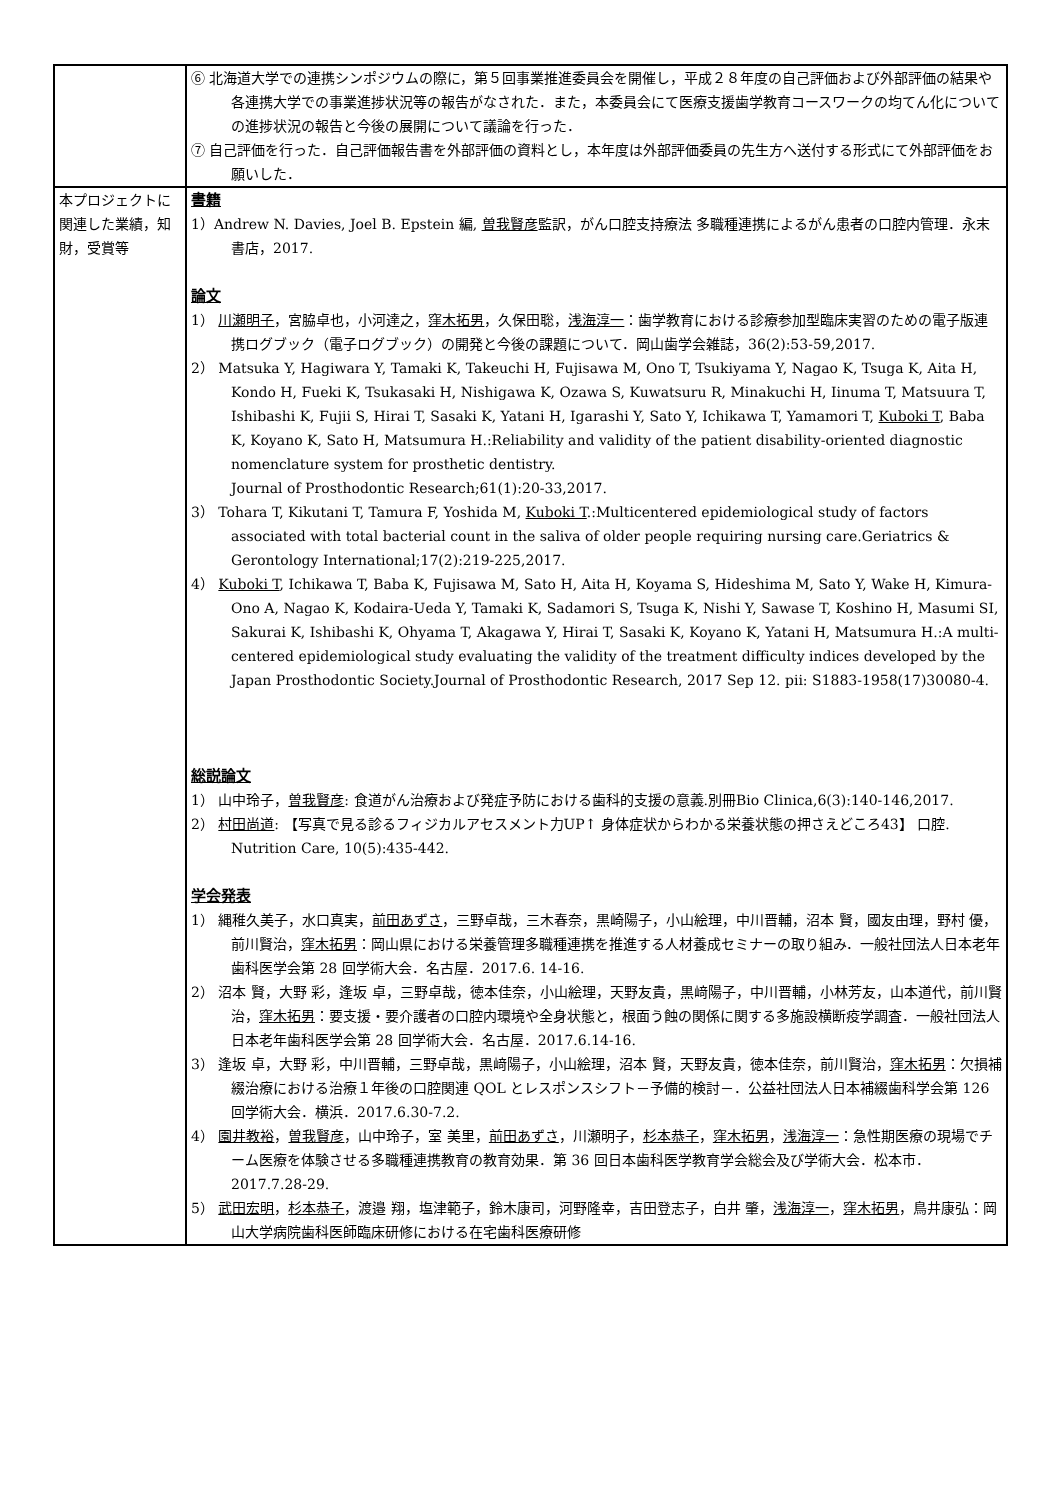| | ⑥ 北海道大学での連携シンポジウムの際に，第５回事業推進委員会を開催し，平成２８年度の自己評価および外部評価の結果や各連携大学での事業進捗状況等の報告がなされた．また，本委員会にて医療支援歯学教育コースワークの均てん化についての進捗状況の報告と今後の展開について議論を行った． ⑦ 自己評価を行った．自己評価報告書を外部評価の資料とし，本年度は外部評価委員の先生方へ送付する形式にて外部評価をお願いした． |
| 本プロジェクトに関連した業績，知財，受賞等 | 書籍 1）Andrew N. Davies, Joel B. Epstein 編, 曽我賢彦 監訳，がん口腔支持療法 多職種連携によるがん患者の口腔内管理．永末書店，2017. 論文 1） 川瀬明子 ，宮脇卓也，小河達之， 窪木拓男 ，久保田聡， 浅海淳一 ：歯学教育における診療参加型臨床実習のための電子版連携ログブック（電子ログブック）の開発と今後の課題について．岡山歯学会雑誌，36(2):53-59,2017. 2） Matsuka Y, Hagiwara Y, Tamaki K, Takeuchi H, Fujisawa M, Ono T, Tsukiyama Y, Nagao K, Tsuga K, Aita H, Kondo H, Fueki K, Tsukasaki H, Nishigawa K, Ozawa S, Kuwatsuru R, Minakuchi H, Iinuma T, Matsuura T, Ishibashi K, Fujii S, Hirai T, Sasaki K, Yatani H, Igarashi Y, Sato Y, Ichikawa T, Yamamori T, Kuboki T , Baba K, Koyano K, Sato H, Matsumura H.:Reliability and validity of the patient disability-oriented diagnostic nomenclature system for prosthetic dentistry. Journal of Prosthodontic Research;61(1):20-33,2017. 3） Tohara T, Kikutani T, Tamura F, Yoshida M, Kuboki T .:Multicentered epidemiological study of factors associated with total bacterial count in the saliva of older people requiring nursing care.Geriatrics & Gerontology International;17(2):219-225,2017. 4） Kuboki T , Ichikawa T, Baba K, Fujisawa M, Sato H, Aita H, Koyama S, Hideshima M, Sato Y, Wake H, Kimura-Ono A, Nagao K, Kodaira-Ueda Y, Tamaki K, Sadamori S, Tsuga K, Nishi Y, Sawase T, Koshino H, Masumi SI, Sakurai K, Ishibashi K, Ohyama T, Akagawa Y, Hirai T, Sasaki K, Koyano K, Yatani H, Matsumura H.:A multi-centered epidemiological study evaluating the validity of the treatment difficulty indices developed by the Japan Prosthodontic Society.Journal of Prosthodontic Research, 2017 Sep 12. pii: S1883-1958(17)30080-4. 総説論文 1） 山中玲子， 曽我賢彦 : 食道がん治療および発症予防における歯科的支援の意義.別冊Bio Clinica,6(3):140-146,2017. 2） 村田尚道 : 【写真で見る診るフィジカルアセスメント力UP↑ 身体症状からわかる栄養状態の押さえどころ43】 口腔. Nutrition Care, 10(5):435-442. 学会発表 1） 縄稚久美子，水口真実， 前田あずさ ，三野卓哉，三木春奈，黒崎陽子，小山絵理，中川晋輔，沼本 賢，國友由理，野村 優，前川賢治， 窪木拓男 ：岡山県における栄養管理多職種連携を推進する人材養成セミナーの取り組み．一般社団法人日本老年歯科医学会第 28 回学術大会．名古屋．2017.6. 14-16. 2） 沼本 賢，大野 彩，逢坂 卓，三野卓哉，徳本佳奈，小山絵理，天野友貴，黒﨑陽子，中川晋輔，小林芳友，山本道代，前川賢治， 窪木拓男 ：要支援・要介護者の口腔内環境や全身状態と，根面う蝕の関係に関する多施設横断疫学調査．一般社団法人日本老年歯科医学会第 28 回学術大会．名古屋．2017.6.14-16. 3） 逢坂 卓，大野 彩，中川晋輔，三野卓哉，黒﨑陽子，小山絵理，沼本 賢，天野友貴，徳本佳奈，前川賢治， 窪木拓男 ：欠損補綴治療における治療１年後の口腔関連 QOL とレスポンスシフト－予備的検討－．公益社団法人日本補綴歯科学会第 126 回学術大会．横浜．2017.6.30-7.2. 4） 園井教裕 ， 曽我賢彦 ，山中玲子，室 美里， 前田あずさ ，川瀬明子， 杉本恭子 ， 窪木拓男 ， 浅海淳一 ：急性期医療の現場でチーム医療を体験させる多職種連携教育の教育効果．第 36 回日本歯科医学教育学会総会及び学術大会．松本市．2017.7.28-29. 5） 武田宏明 ， 杉本恭子 ，渡邉 翔，塩津範子，鈴木康司，河野隆幸，吉田登志子，白井 肇， 浅海淳一 ， 窪木拓男 ，鳥井康弘：岡山大学病院歯科医師臨床研修における在宅歯科医療研修 |